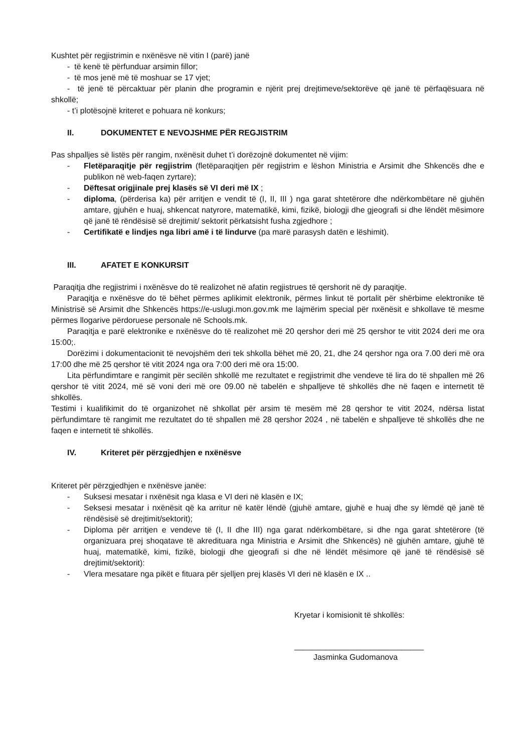Kushtet për regjistrimin e nxënësve në vitin I (parë) janë
- të kenë të përfunduar arsimin fillor;
- të mos jenë më të moshuar se 17 vjet;
- të jenë të përcaktuar për planin dhe programin e njërit prej drejtimeve/sektorëve që janë të përfaqësuara në shkollë;
- t’i plotësojnë kriteret e pohuara në konkurs;
II. DOKUMENTET E NEVOJSHME PËR REGJISTRIM
Pas shpalljes së listës për rangim, nxënësit duhet t’i dorëzojnë dokumentet në vijim:
- Fletëparaqitje për regjistrim (fletëparaqitjen për regjistrim e lëshon Ministria e Arsimit dhe Shkencës dhe e publikon në web-faqen zyrtare);
- Dëftesat origjinale prej klasës së VI deri më IX ;
- diploma, (përderisa ka) për arritjen e vendit të (I, II, III ) nga garat shtetërore dhe ndërkombëtare në gjuhën amtare, gjuhën e huaj, shkencat natyrore, matematikë, kimi, fizikë, biologji dhe gjeografi si dhe lëndët mësimore që janë të rëndësisë së drejtimit/ sektorit përkatsisht fusha zgjedhore ;
- Certifikatë e lindjes nga libri amë i të lindurve (pa marë parasysh datën e lëshimit).
III. AFATET E KONKURSIT
Paraqitja dhe regjistrimi i nxënësve do të realizohet në afatin regjistrues të qershorit në dy paraqitje.
Paraqitja e nxënësve do të bëhet përmes aplikimit elektronik, përmes linkut të portalit për shërbime elektronike të Ministrisë së Arsimit dhe Shkencës https://e-uslugi.mon.gov.mk me lajmërim special për nxënësit e shkollave të mesme përmes llogarive përdoruese personale në Schools.mk.
Paraqitja e parë elektronike e nxënësve do të realizohet më 20 qershor deri më 25 qershor te vitit 2024 deri me ora 15:00;.
Dorëzimi i dokumentacionit të nevojshëm deri tek shkolla bëhet më 20, 21, dhe 24 qershor nga ora 7.00 deri më ora 17:00 dhe më 25 qershor të vitit 2024 nga ora 7:00 deri më ora 15:00.
Lita përfundimtare e rangimit për secilën shkollë me rezultatet e regjistrimit dhe vendeve të lira do të shpallen më 26 qershor të vitit 2024, më së voni deri më ore 09.00 në tabelën e shpalljeve të shkollës dhe në faqen e internetit të shkollës.
Testimi i kualifikimit do të organizohet në shkollat për arsim të mesëm më 28 qershor te vitit 2024, ndërsa listat përfundimtare të rangimit me rezultatet do të shpallen më 28 qershor 2024 , në tabelën e shpalljeve të shkollës dhe ne faqen e internetit të shkollës.
IV. Kriteret për përzgjedhjen e nxënësve
Kriteret për përzgjedhjen e nxënësve janëe:
- Suksesi mesatar i nxënësit nga klasa e VI deri në klasën e IX;
- Seksesi mesatar i nxënësit që ka arritur në katër lëndë (gjuhë amtare, gjuhë e huaj dhe sy lëmdë që janë të rëndësisë së drejtimit/sektorit);
- Diploma për arritjen e vendeve të (I, II dhe III) nga garat ndërkombëtare, si dhe nga garat shtetërore (të organizuara prej shoqatave të akredituara nga Ministria e Arsimit dhe Shkencës) në gjuhën amtare, gjuhë të huaj, matematikë, kimi, fizikë, biologji dhe gjeografi si dhe në lëndët mësimore që janë të rëndësisë së drejtimit/sektorit):
- Vlera mesatare nga pikët e fituara për sjelljen prej klasës VI deri në klasën e IX ..
Kryetar i komisionit të shkollës:
_____________________________
Jasminka Gudomanova